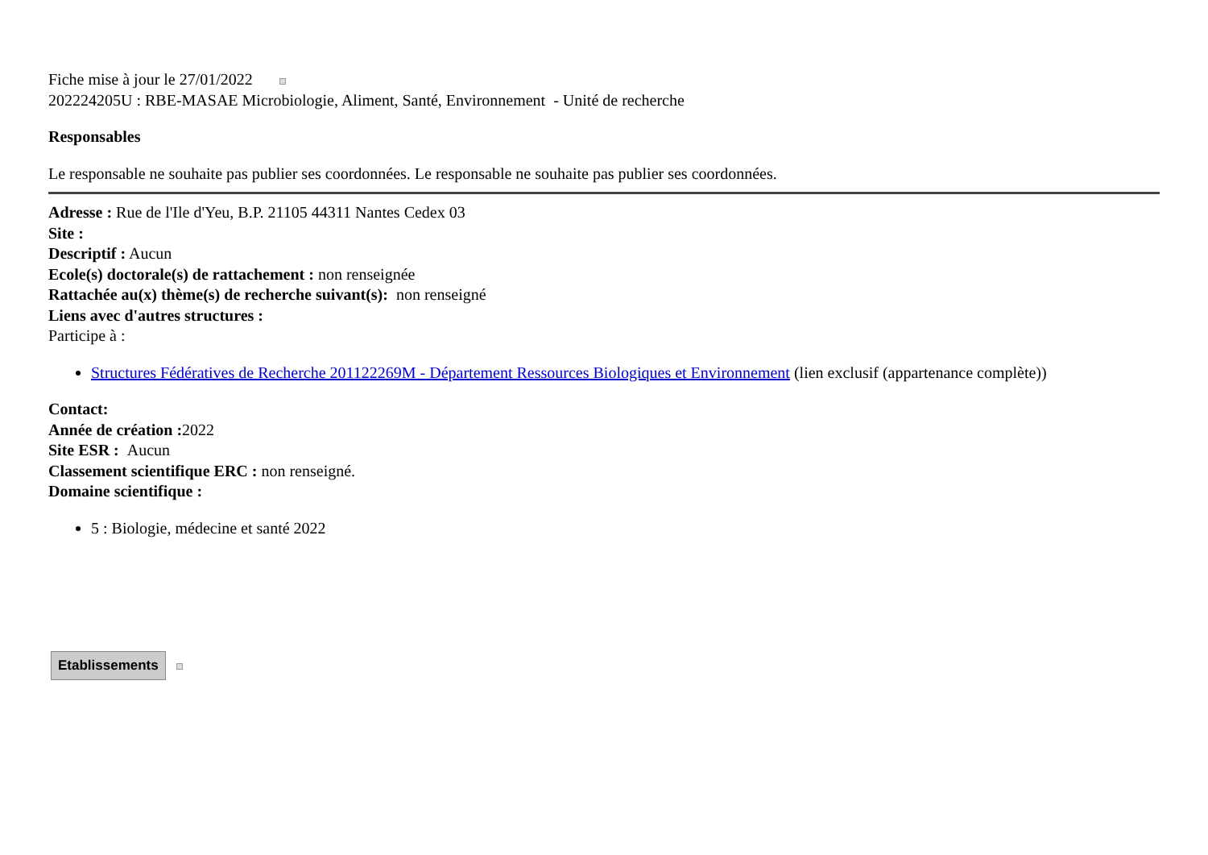Fiche mise à jour le 27/01/2022
202224205U : RBE-MASAE Microbiologie, Aliment, Santé, Environnement - Unité de recherche
Responsables
Le responsable ne souhaite pas publier ses coordonnées. Le responsable ne souhaite pas publier ses coordonnées.
Adresse : Rue de l'Ile d'Yeu, B.P. 21105 44311 Nantes Cedex 03
Site :
Descriptif : Aucun
Ecole(s) doctorale(s) de rattachement : non renseignée
Rattachée au(x) thème(s) de recherche suivant(s): non renseigné
Liens avec d'autres structures :
Participe à :
Structures Fédératives de Recherche 201122269M - Département Ressources Biologiques et Environnement (lien exclusif (appartenance complète))
Contact:
Année de création : 2022
Site ESR : Aucun
Classement scientifique ERC : non renseigné.
Domaine scientifique :
5 : Biologie, médecine et santé 2022
Etablissements